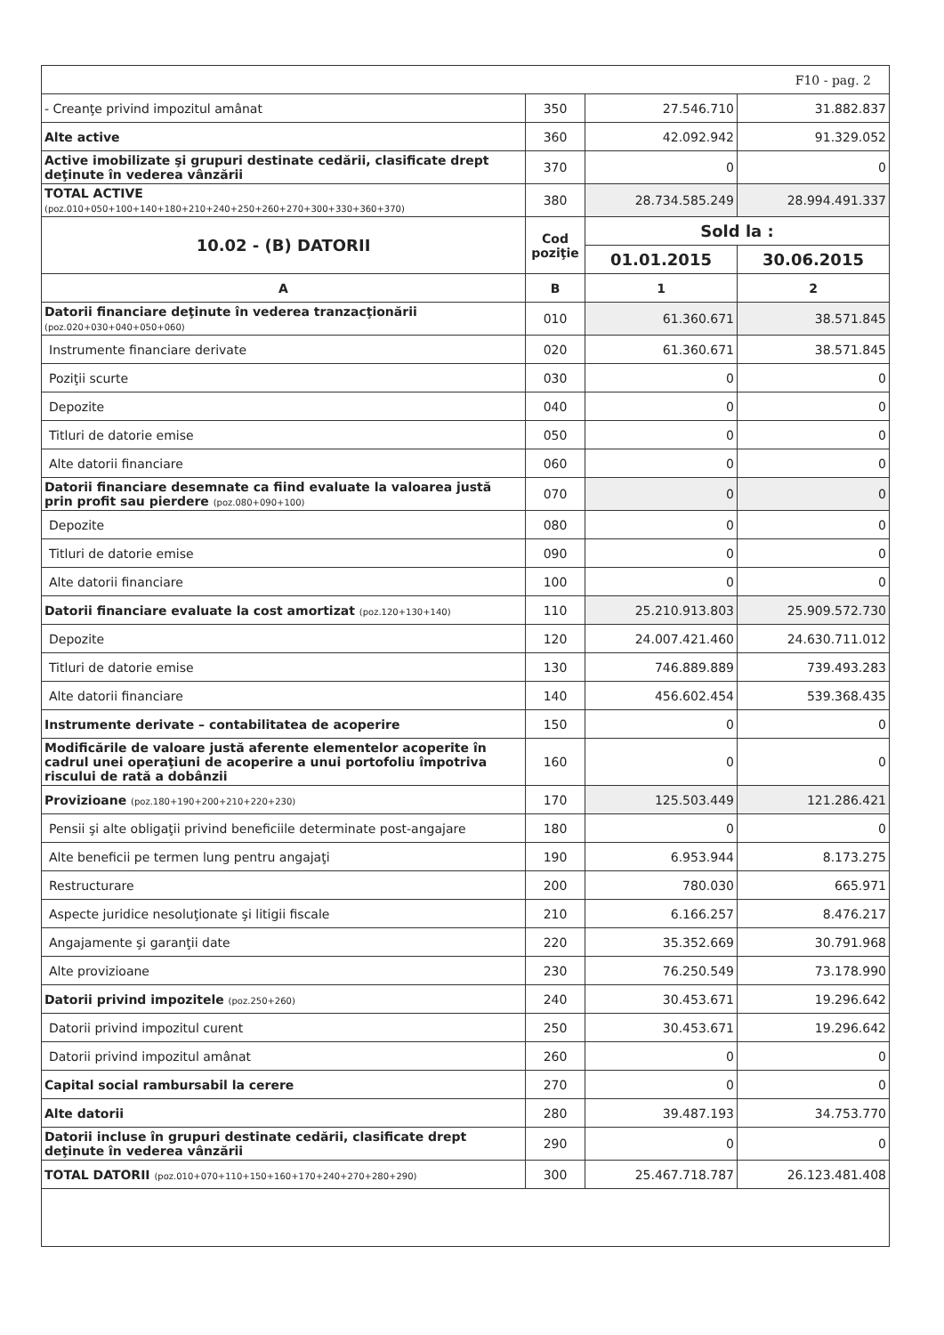| F10 - pag. 2 | | | |
| - Creanţe privind impozitul amânat | 350 | 27.546.710 | 31.882.837 |
| Alte active | 360 | 42.092.942 | 91.329.052 |
| Active imobilizate şi grupuri destinate cedării, clasificate drept deţinute în vederea vânzării | 370 | 0 | 0 |
| TOTAL ACTIVE (poz.010+050+100+140+180+210+240+250+260+270+300+330+360+370) | 380 | 28.734.585.249 | 28.994.491.337 |
| 10.02 - (B) DATORII | Cod poziţie | Sold la : | |
| | | 01.01.2015 | 30.06.2015 |
| A | B | 1 | 2 |
| Datorii financiare deţinute în vederea tranzacţionării (poz.020+030+040+050+060) | 010 | 61.360.671 | 38.571.845 |
| Instrumente financiare derivate | 020 | 61.360.671 | 38.571.845 |
| Poziţii scurte | 030 | 0 | 0 |
| Depozite | 040 | 0 | 0 |
| Titluri de datorie emise | 050 | 0 | 0 |
| Alte datorii financiare | 060 | 0 | 0 |
| Datorii financiare desemnate ca fiind evaluate la valoarea justă prin profit sau pierdere (poz.080+090+100) | 070 | 0 | 0 |
| Depozite | 080 | 0 | 0 |
| Titluri de datorie emise | 090 | 0 | 0 |
| Alte datorii financiare | 100 | 0 | 0 |
| Datorii financiare evaluate la cost amortizat (poz.120+130+140) | 110 | 25.210.913.803 | 25.909.572.730 |
| Depozite | 120 | 24.007.421.460 | 24.630.711.012 |
| Titluri de datorie emise | 130 | 746.889.889 | 739.493.283 |
| Alte datorii financiare | 140 | 456.602.454 | 539.368.435 |
| Instrumente derivate – contabilitatea de acoperire | 150 | 0 | 0 |
| Modificările de valoare justă aferente elementelor acoperite în cadrul unei operaţiuni de acoperire a unui portofoliu împotriva riscului de rată a dobânzii | 160 | 0 | 0 |
| Provizioane (poz.180+190+200+210+220+230) | 170 | 125.503.449 | 121.286.421 |
| Pensii şi alte obligaţii privind beneficiile determinate post-angajare | 180 | 0 | 0 |
| Alte beneficii pe termen lung pentru angajaţi | 190 | 6.953.944 | 8.173.275 |
| Restructurare | 200 | 780.030 | 665.971 |
| Aspecte juridice nesoluţionate şi litigii fiscale | 210 | 6.166.257 | 8.476.217 |
| Angajamente şi garanţii date | 220 | 35.352.669 | 30.791.968 |
| Alte provizioane | 230 | 76.250.549 | 73.178.990 |
| Datorii privind impozitele (poz.250+260) | 240 | 30.453.671 | 19.296.642 |
| Datorii privind impozitul curent | 250 | 30.453.671 | 19.296.642 |
| Datorii privind impozitul amânat | 260 | 0 | 0 |
| Capital social rambursabil la cerere | 270 | 0 | 0 |
| Alte datorii | 280 | 39.487.193 | 34.753.770 |
| Datorii incluse în grupuri destinate cedării, clasificate drept deţinute în vederea vânzării | 290 | 0 | 0 |
| TOTAL DATORII (poz.010+070+110+150+160+170+240+270+280+290) | 300 | 25.467.718.787 | 26.123.481.408 |